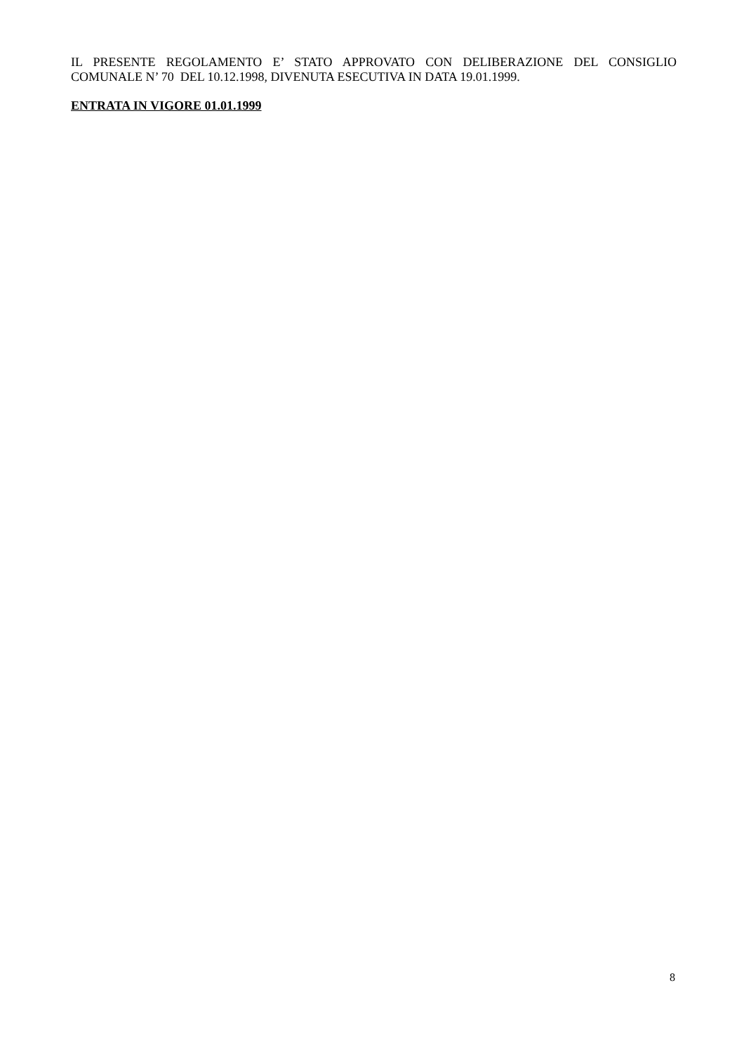IL PRESENTE REGOLAMENTO E’ STATO APPROVATO CON DELIBERAZIONE DEL CONSIGLIO COMUNALE N’ 70 DEL 10.12.1998, DIVENUTA ESECUTIVA IN DATA 19.01.1999.
ENTRATA IN VIGORE 01.01.1999
8